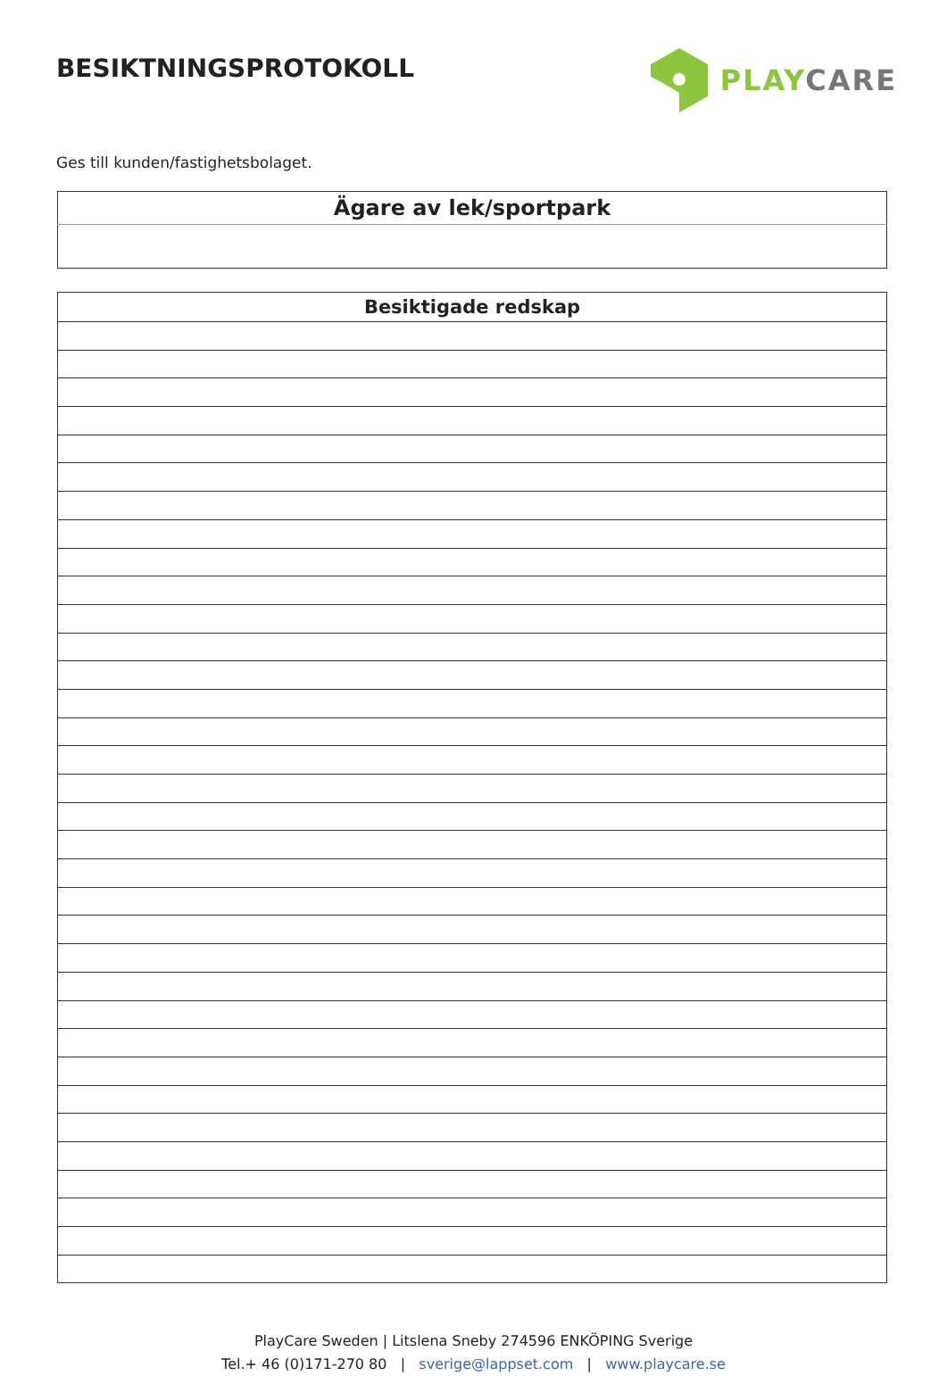BESIKTNINGSPROTOKOLL
PLAY CARE
Ges till kunden/fastighetsbolaget.
| Ägare av lek/sportpark |
| --- |
| Besiktigade redskap |
| --- |
PlayCare Sweden | Litslena Sneby 274596 ENKÖPING Sverige
Tel.+ 46 (0)171-270 80 | sverige@lappset.com | www.playcare.se